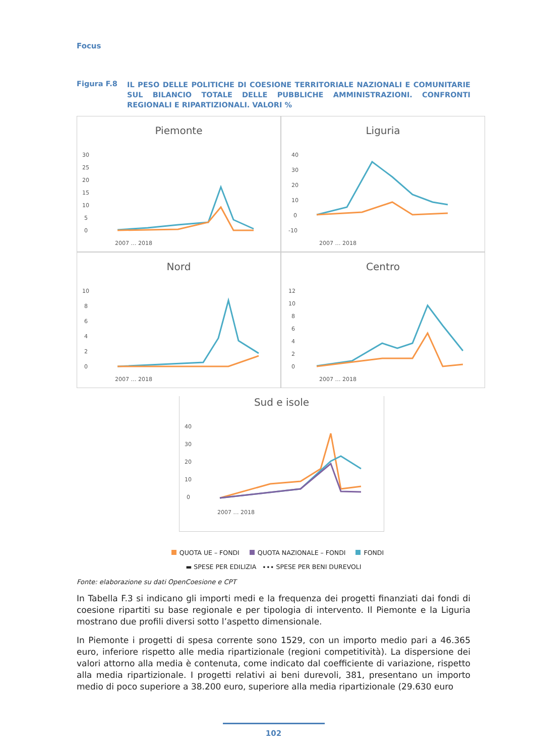Focus
Figura F.8
IL PESO DELLE POLITICHE DI COESIONE TERRITORIALE NAZIONALI E COMUNITARIE SUL BILANCIO TOTALE DELLE PUBBLICHE AMMINISTRAZIONI. CONFRONTI REGIONALI E RIPARTIZIONALI. VALORI %
Piemonte
30
25
20
15
10
5
0
2007 … 2018
Liguria
40
30
20
10
0
-10
2007 … 2018
Nord
10
8
6
4
2
0
2007 … 2018
Centro
12
10
8
6
4
2
0
2007 … 2018
Sud e isole
40
30
20
10
0
2007 … 2018
QUOTA UE – FONDI QUOTA NAZIONALE – FONDI FONDI
▬ SPESE PER EDILIZIA ∙∙∙ SPESE PER BENI DUREVOLI
Fonte: elaborazione su dati OpenCoesione e CPT
In Tabella F.3 si indicano gli importi medi e la frequenza dei progetti finanziati dai fondi di coesione ripartiti su base regionale e per tipologia di intervento. Il Piemonte e la Liguria mostrano due profili diversi sotto l’aspetto dimensionale.
In Piemonte i progetti di spesa corrente sono 1529, con un importo medio pari a 46.365 euro, inferiore rispetto alle media ripartizionale (regioni competitività). La dispersione dei valori attorno alla media è contenuta, come indicato dal coefficiente di variazione, rispetto alla media ripartizionale. I progetti relativi ai beni durevoli, 381, presentano un importo medio di poco superiore a 38.200 euro, superiore alla media ripartizionale (29.630 euro
102